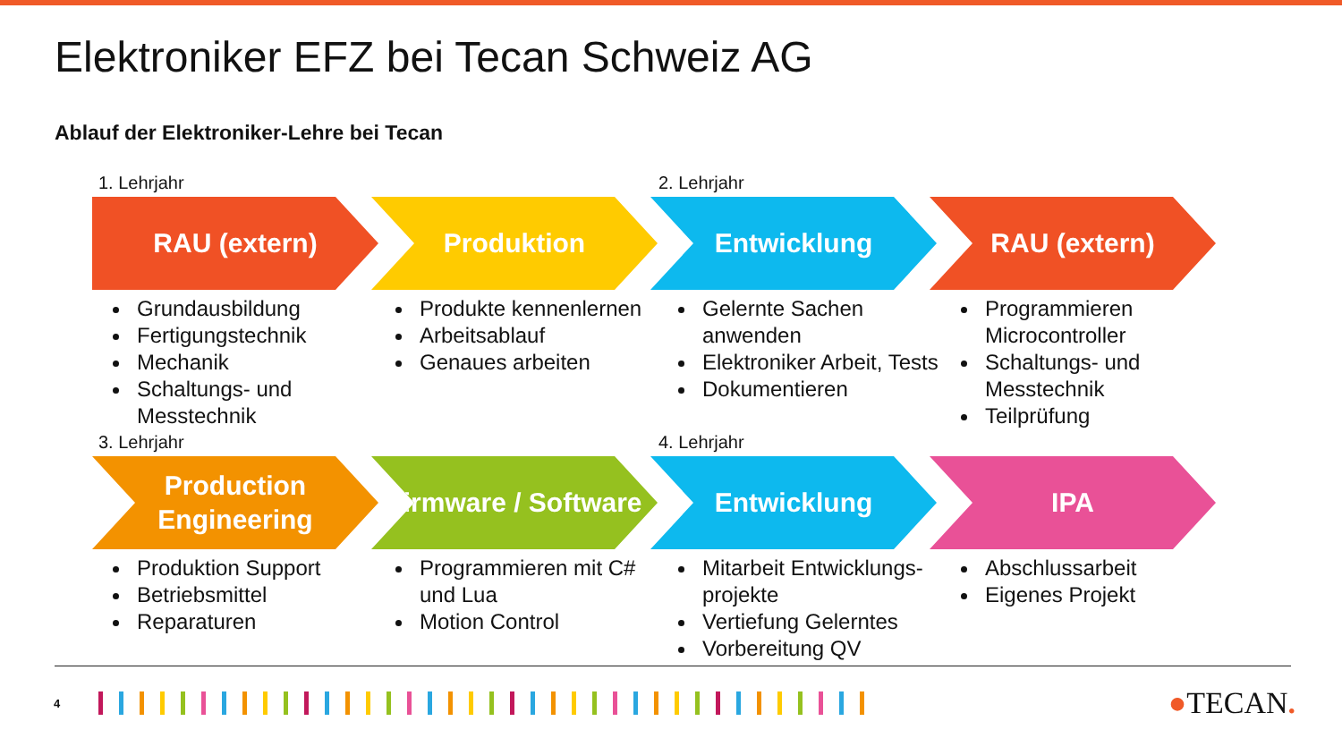Elektroniker EFZ bei Tecan Schweiz AG
Ablauf der Elektroniker-Lehre bei Tecan
1. Lehrjahr 2. Lehrjahr
RAU (extern) Produktion Entwicklung RAU (extern)
Grundausbildung
Fertigungstechnik
Mechanik
Schaltungs- und Messtechnik
Produkte kennenlernen
Arbeitsablauf
Genaues arbeiten
Gelernte Sachen anwenden
Elektroniker Arbeit, Tests
Dokumentieren
Programmieren Microcontroller
Schaltungs- und Messtechnik
Teilprüfung
3. Lehrjahr 4. Lehrjahr
Production Engineering
Firmware / Software
Entwicklung IPA
Produktion Support
Betriebsmittel
Reparaturen
Programmieren mit C# und Lua
Motion Control
Mitarbeit Entwicklungs-projekte
Vertiefung Gelerntes
Vorbereitung QV
Abschlussarbeit
Eigenes Projekt
4
●TECAN.